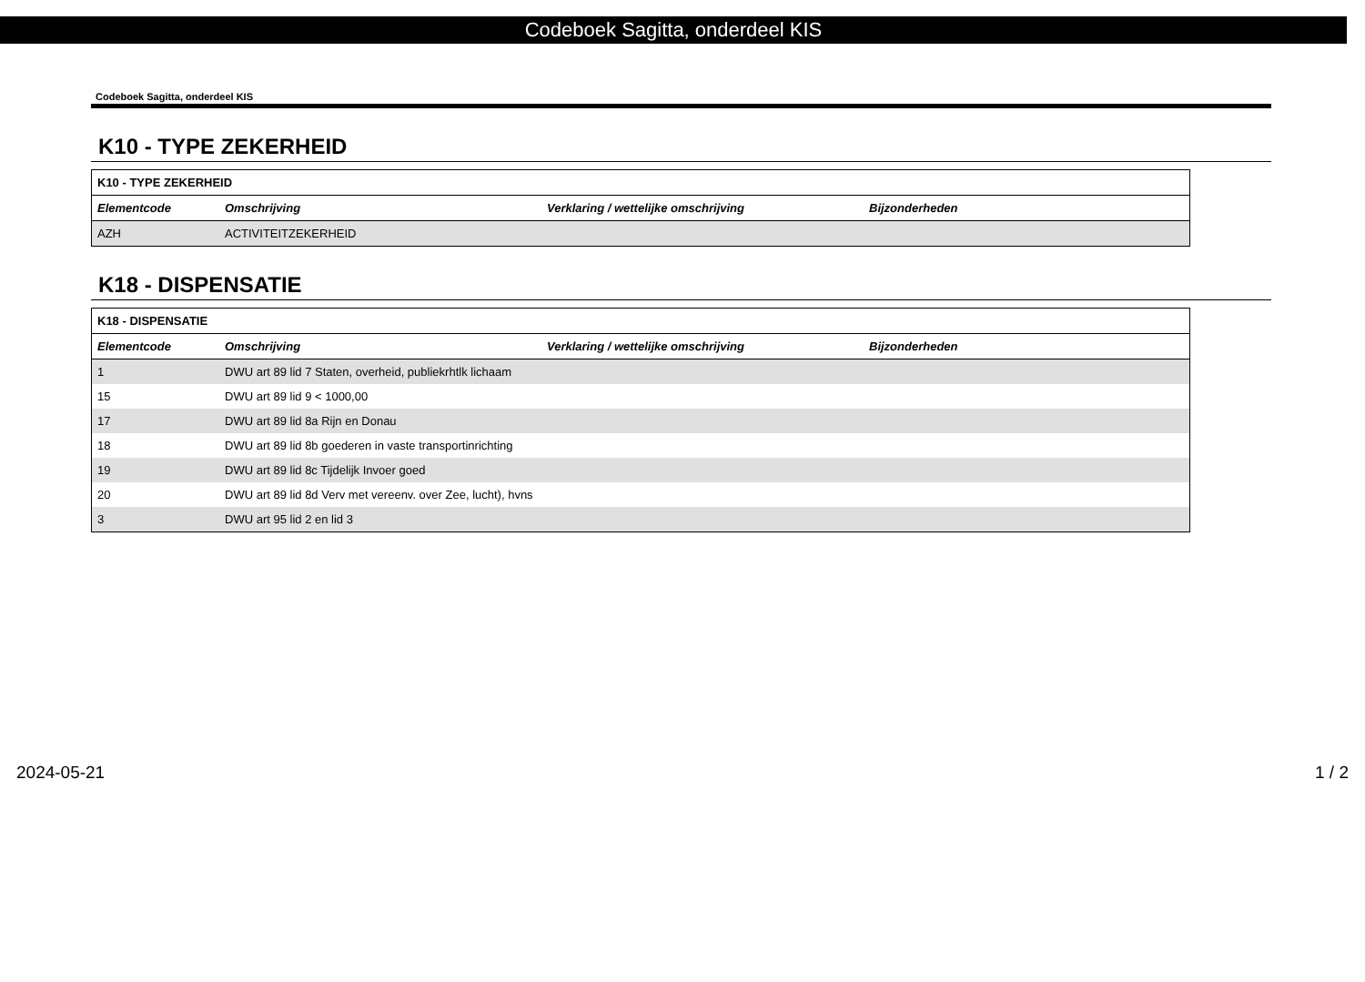Codeboek Sagitta, onderdeel KIS
Codeboek Sagitta, onderdeel KIS
K10 - TYPE ZEKERHEID
| K10 - TYPE ZEKERHEID | | | |
| Elementcode | Omschrijving | Verklaring / wettelijke omschrijving | Bijzonderheden |
| AZH | ACTIVITEITZEKERHEID | | |
K18 - DISPENSATIE
| K18 - DISPENSATIE | | | |
| Elementcode | Omschrijving | Verklaring / wettelijke omschrijving | Bijzonderheden |
| 1 | DWU art 89 lid 7 Staten, overheid, publiekrhtlk lichaam | | |
| 15 | DWU art 89 lid 9 < 1000,00 | | |
| 17 | DWU art 89 lid 8a Rijn en Donau | | |
| 18 | DWU art 89 lid 8b goederen in vaste transportinrichting | | |
| 19 | DWU art 89 lid 8c Tijdelijk Invoer goed | | |
| 20 | DWU art 89 lid 8d Verv met vereenv. over Zee, lucht), hvns | | |
| 3 | DWU art 95 lid 2 en lid 3 | | |
2024-05-21 1 / 2